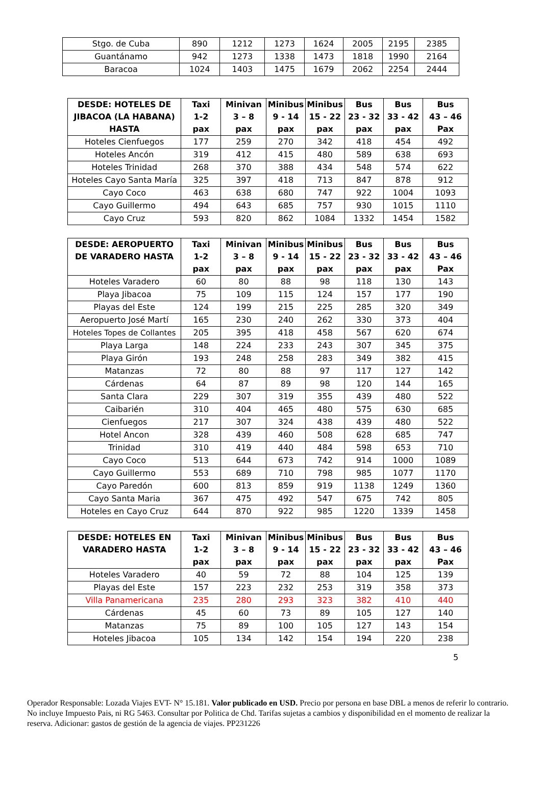| Stgo. de Cuba | 890 | 1212 | 1273 | 1624 | 2005 | 2195 | 2385 |
| Guantánamo | 942 | 1273 | 1338 | 1473 | 1818 | 1990 | 2164 |
| Baracoa | 1024 | 1403 | 1475 | 1679 | 2062 | 2254 | 2444 |
| DESDE: HOTELES DE JIBACOA (LA HABANA) HASTA | Taxi 1-2 pax | Minivan 3 – 8 pax | Minibus 9 - 14 pax | Minibus 15 - 22 pax | Bus 23 - 32 pax | Bus 33 - 42 pax | Bus 43 – 46 Pax |
| --- | --- | --- | --- | --- | --- | --- | --- |
| Hoteles Cienfuegos | 177 | 259 | 270 | 342 | 418 | 454 | 492 |
| Hoteles Ancón | 319 | 412 | 415 | 480 | 589 | 638 | 693 |
| Hoteles Trinidad | 268 | 370 | 388 | 434 | 548 | 574 | 622 |
| Hoteles Cayo Santa María | 325 | 397 | 418 | 713 | 847 | 878 | 912 |
| Cayo Coco | 463 | 638 | 680 | 747 | 922 | 1004 | 1093 |
| Cayo Guillermo | 494 | 643 | 685 | 757 | 930 | 1015 | 1110 |
| Cayo Cruz | 593 | 820 | 862 | 1084 | 1332 | 1454 | 1582 |
| DESDE: AEROPUERTO DE VARADERO HASTA | Taxi 1-2 pax | Minivan 3 – 8 pax | Minibus 9 - 14 pax | Minibus 15 - 22 pax | Bus 23 - 32 pax | Bus 33 - 42 pax | Bus 43 – 46 Pax |
| --- | --- | --- | --- | --- | --- | --- | --- |
| Hoteles Varadero | 60 | 80 | 88 | 98 | 118 | 130 | 143 |
| Playa Jibacoa | 75 | 109 | 115 | 124 | 157 | 177 | 190 |
| Playas del Este | 124 | 199 | 215 | 225 | 285 | 320 | 349 |
| Aeropuerto José Martí | 165 | 230 | 240 | 262 | 330 | 373 | 404 |
| Hoteles Topes de Collantes | 205 | 395 | 418 | 458 | 567 | 620 | 674 |
| Playa Larga | 148 | 224 | 233 | 243 | 307 | 345 | 375 |
| Playa Girón | 193 | 248 | 258 | 283 | 349 | 382 | 415 |
| Matanzas | 72 | 80 | 88 | 97 | 117 | 127 | 142 |
| Cárdenas | 64 | 87 | 89 | 98 | 120 | 144 | 165 |
| Santa Clara | 229 | 307 | 319 | 355 | 439 | 480 | 522 |
| Caibarién | 310 | 404 | 465 | 480 | 575 | 630 | 685 |
| Cienfuegos | 217 | 307 | 324 | 438 | 439 | 480 | 522 |
| Hotel Ancon | 328 | 439 | 460 | 508 | 628 | 685 | 747 |
| Trinidad | 310 | 419 | 440 | 484 | 598 | 653 | 710 |
| Cayo Coco | 513 | 644 | 673 | 742 | 914 | 1000 | 1089 |
| Cayo Guillermo | 553 | 689 | 710 | 798 | 985 | 1077 | 1170 |
| Cayo Paredón | 600 | 813 | 859 | 919 | 1138 | 1249 | 1360 |
| Cayo Santa Maria | 367 | 475 | 492 | 547 | 675 | 742 | 805 |
| Hoteles en Cayo Cruz | 644 | 870 | 922 | 985 | 1220 | 1339 | 1458 |
| DESDE: HOTELES EN VARADERO HASTA | Taxi 1-2 pax | Minivan 3 – 8 pax | Minibus 9 - 14 pax | Minibus 15 - 22 pax | Bus 23 - 32 pax | Bus 33 - 42 pax | Bus 43 – 46 Pax |
| --- | --- | --- | --- | --- | --- | --- | --- |
| Hoteles Varadero | 40 | 59 | 72 | 88 | 104 | 125 | 139 |
| Playas del Este | 157 | 223 | 232 | 253 | 319 | 358 | 373 |
| Villa Panamericana | 235 | 280 | 293 | 323 | 382 | 410 | 440 |
| Cárdenas | 45 | 60 | 73 | 89 | 105 | 127 | 140 |
| Matanzas | 75 | 89 | 100 | 105 | 127 | 143 | 154 |
| Hoteles Jibacoa | 105 | 134 | 142 | 154 | 194 | 220 | 238 |
5
Operador Responsable: Lozada Viajes EVT- N° 15.181. Valor publicado en USD. Precio por persona en base DBL a menos de referir lo contrario. No incluye Impuesto Pais, ni RG 5463. Consultar por Politica de Chd. Tarifas sujetas a cambios y disponibilidad en el momento de realizar la reserva. Adicionar: gastos de gestión de la agencia de viajes. PP231226